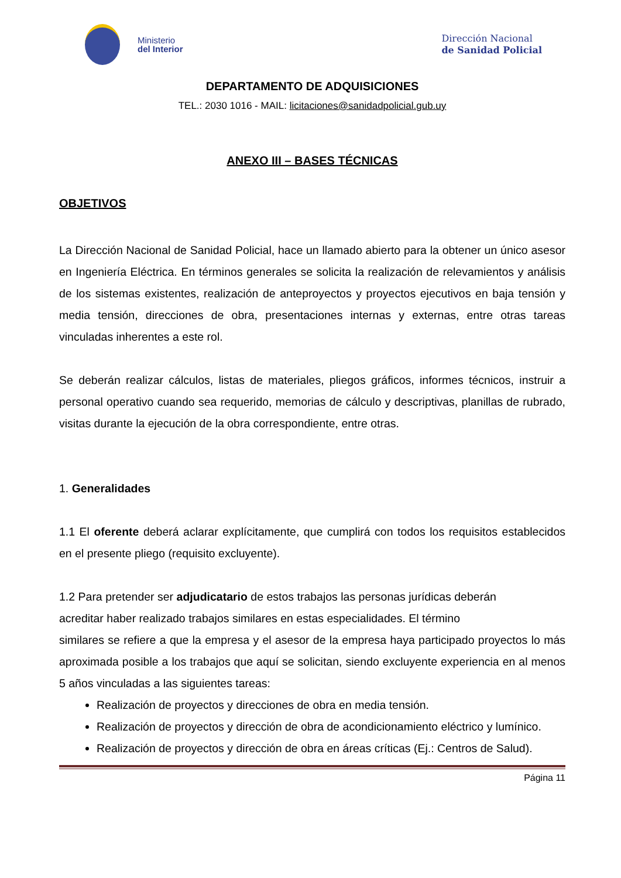Ministerio
del Interior
Dirección Nacional
de Sanidad Policial
DEPARTAMENTO DE ADQUISICIONES
TEL.: 2030 1016 - MAIL: licitaciones@sanidadpolicial.gub.uy
ANEXO III – BASES TÉCNICAS
OBJETIVOS
La Dirección Nacional de Sanidad Policial, hace un llamado abierto para la obtener un único asesor en Ingeniería Eléctrica. En términos generales se solicita la realización de relevamientos y análisis de los sistemas existentes, realización de anteproyectos y proyectos ejecutivos en baja tensión y media tensión, direcciones de obra, presentaciones internas y externas, entre otras tareas vinculadas inherentes a este rol.
Se deberán realizar cálculos, listas de materiales, pliegos gráficos, informes técnicos, instruir a personal operativo cuando sea requerido, memorias de cálculo y descriptivas, planillas de rubrado, visitas durante la ejecución de la obra correspondiente, entre otras.
1. Generalidades
1.1 El oferente deberá aclarar explícitamente, que cumplirá con todos los requisitos establecidos en el presente pliego (requisito excluyente).
1.2 Para pretender ser adjudicatario de estos trabajos las personas jurídicas deberán
acreditar haber realizado trabajos similares en estas especialidades. El término
similares se refiere a que la empresa y el asesor de la empresa haya participado proyectos lo más aproximada posible a los trabajos que aquí se solicitan, siendo excluyente experiencia en al menos 5 años vinculadas a las siguientes tareas:
Realización de proyectos y direcciones de obra en media tensión.
Realización de proyectos y dirección de obra de acondicionamiento eléctrico y lumínico.
Realización de proyectos y dirección de obra en áreas críticas (Ej.: Centros de Salud).
Página 11